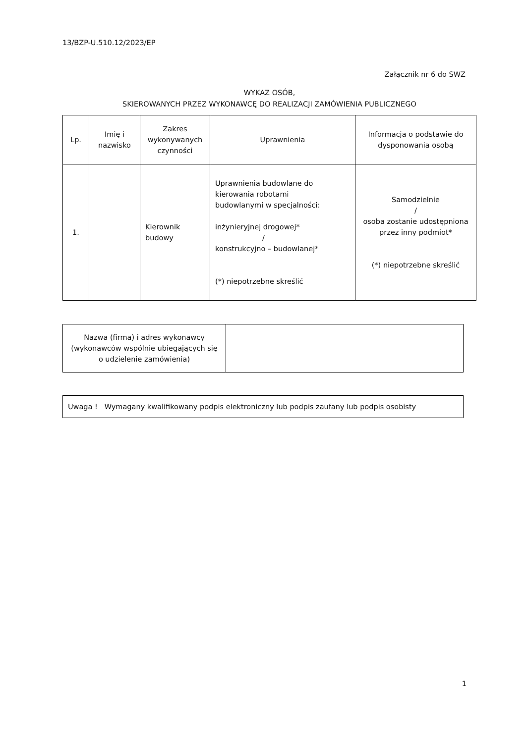13/BZP-U.510.12/2023/EP
Załącznik nr 6 do SWZ
WYKAZ OSÓB,
SKIEROWANYCH PRZEZ WYKONAWCĘ DO REALIZACJI ZAMÓWIENIA PUBLICZNEGO
| Lp. | Imię i nazwisko | Zakres wykonywanych czynności | Uprawnienia | Informacja o podstawie do dysponowania osobą |
| --- | --- | --- | --- | --- |
| 1. | | Kierownik budowy | Uprawnienia budowlane do kierowania robotami budowlanymi w specjalności: inżynieryjnej drogowej* / konstrukcyjno – budowlanej* (*) niepotrzebne skreślić | Samodzielnie / osoba zostanie udostępniona przez inny podmiot* (*) niepotrzebne skreślić |
| Nazwa (firma) i adres wykonawcy (wykonawców wspólnie ubiegających się o udzielenie zamówienia) | |
| Uwaga ! Wymagany kwalifikowany podpis elektroniczny lub podpis zaufany lub podpis osobisty |
1